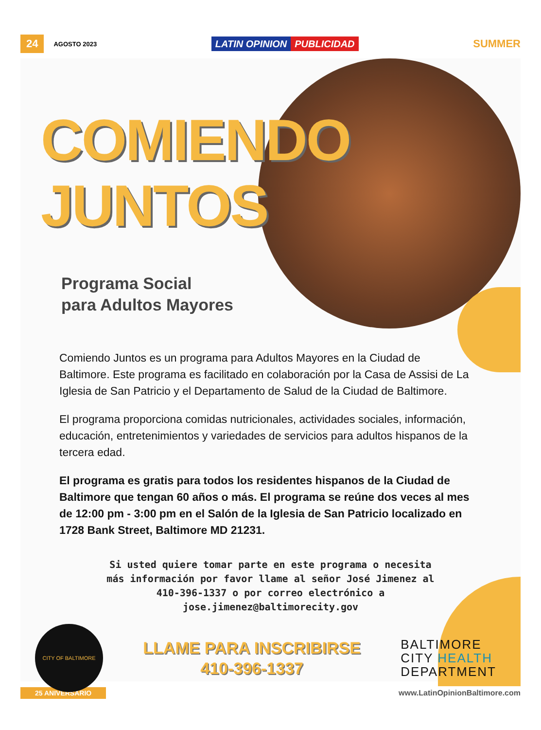24 AGOSTO 2023
LATIN OPINION PUBLICIDAD
SUMMER
COMIENDO
JUNTOS
Programa Social
para Adultos Mayores
Comiendo Juntos es un programa para Adultos Mayores en la Ciudad de Baltimore. Este programa es facilitado en colaboración por la Casa de Assisi de La Iglesia de San Patricio y el Departamento de Salud de la Ciudad de Baltimore.
El programa proporciona comidas nutricionales, actividades sociales, información, educación, entretenimientos y variedades de servicios para adultos hispanos de la tercera edad.
El programa es gratis para todos los residentes hispanos de la Ciudad de Baltimore que tengan 60 años o más. El programa se reúne dos veces al mes de 12:00 pm - 3:00 pm en el Salón de la Iglesia de San Patricio localizado en 1728 Bank Street, Baltimore MD 21231.
Si usted quiere tomar parte en este programa o necesita
más información por favor llame al señor José Jimenez al
410-396-1337 o por correo electrónico a
jose.jimenez@baltimorecity.gov
CITY OF BALTIMORE
LLAME PARA INSCRIBIRSE
410-396-1337
BALTIMORE
CITY HEALTH
DEPARTMENT
25 ANIVERSARIO www.LatinOpinionBaltimore.com